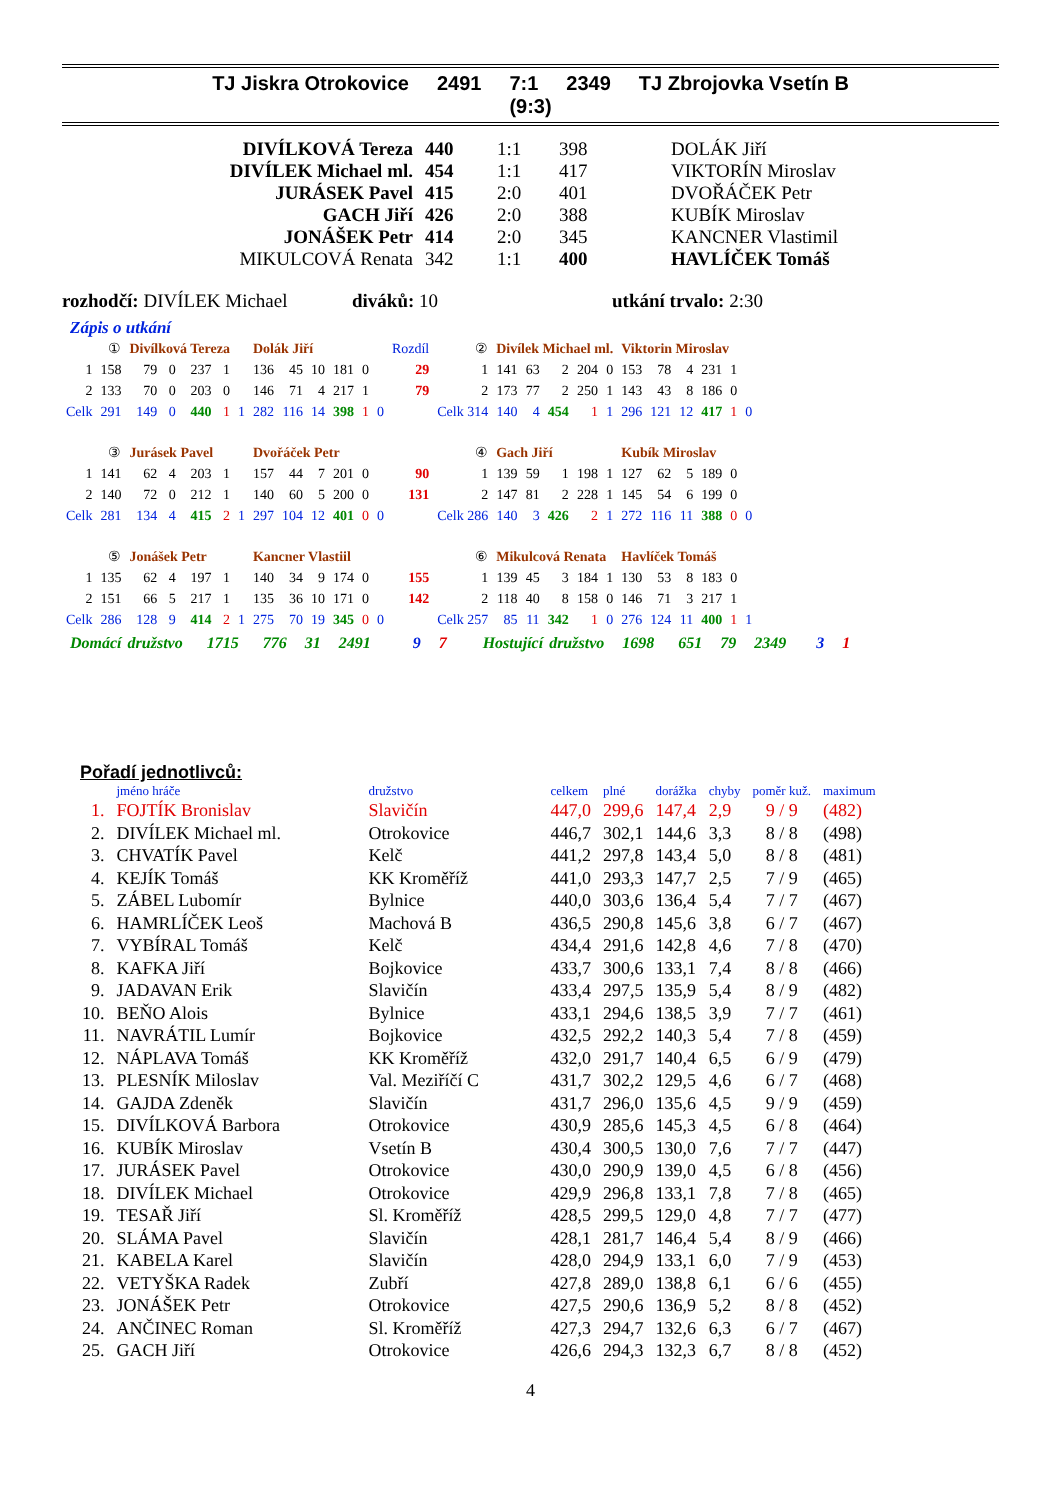TJ Jiskra Otrokovice 2491 7:1 2349 TJ Zbrojovka Vsetín B
(9:3)
| DIVÍLKOVÁ Tereza | 440 | 1:1 | 398 | DOLÁK Jiří |
| DIVÍLEK Michael ml. | 454 | 1:1 | 417 | VIKTORÍN Miroslav |
| JURÁSEK Pavel | 415 | 2:0 | 401 | DVOŘÁČEK Petr |
| GACH Jiří | 426 | 2:0 | 388 | KUBÍK Miroslav |
| JONÁŠEK Petr | 414 | 2:0 | 345 | KANCNER Vlastimil |
| MIKULCOVÁ Renata | 342 | 1:1 | 400 | HAVLÍČEK Tomáš |
rozhodčí: DIVÍLEK Michael diváků: 10 utkání trvalo: 2:30
Zápis o utkání
| | ① | Divílková Tereza | | | | | Dolák Jiří | | | | | | Rozdíl | ② | Divílek Michael ml. | | | | | Viktorin Miroslav | | | | | |
| 1 | 158 | 79 | 0 | 237 | 1 | | 136 | 45 | 10 | 181 | 0 | | 29 | 1 | 141 | 63 | 2 | 204 | 0 | 153 | 78 | 4 | 231 | 1 | |
| 2 | 133 | 70 | 0 | 203 | 0 | | 146 | 71 | 4 | 217 | 1 | | 79 | 2 | 173 | 77 | 2 | 250 | 1 | 143 | 43 | 8 | 186 | 0 | |
| Celk | 291 | 149 | 0 | 440 | 1 | 1 | 282 | 116 | 14 | 398 | 1 | 0 | | Celk 314 | 140 | 4 | 454 | 1 | 1 | 296 | 121 | 12 | 417 | 1 | 0 |
| | ③ | Jurásek Pavel | | | | | Dvořáček Petr | | | | | | | ④ | Gach Jiří | | | | | Kubík Miroslav | | | | | |
| 1 | 141 | 62 | 4 | 203 | 1 | | 157 | 44 | 7 | 201 | 0 | | 90 | 1 | 139 | 59 | 1 | 198 | 1 | 127 | 62 | 5 | 189 | 0 | |
| 2 | 140 | 72 | 0 | 212 | 1 | | 140 | 60 | 5 | 200 | 0 | | 131 | 2 | 147 | 81 | 2 | 228 | 1 | 145 | 54 | 6 | 199 | 0 | |
| Celk | 281 | 134 | 4 | 415 | 2 | 1 | 297 | 104 | 12 | 401 | 0 | 0 | | Celk 286 | 140 | 3 | 426 | 2 | 1 | 272 | 116 | 11 | 388 | 0 | 0 |
| | ⑤ | Jonášek Petr | | | | | Kancner Vlastiil | | | | | | | ⑥ | Mikulcová Renata | | | | | Havlíček Tomáš | | | | | |
| 1 | 135 | 62 | 4 | 197 | 1 | | 140 | 34 | 9 | 174 | 0 | | 155 | 1 | 139 | 45 | 3 | 184 | 1 | 130 | 53 | 8 | 183 | 0 | |
| 2 | 151 | 66 | 5 | 217 | 1 | | 135 | 36 | 10 | 171 | 0 | | 142 | 2 | 118 | 40 | 8 | 158 | 0 | 146 | 71 | 3 | 217 | 1 | |
| Celk | 286 | 128 | 9 | 414 | 2 | 1 | 275 | 70 | 19 | 345 | 0 | 0 | | Celk 257 | 85 | 11 | 342 | 1 | 0 | 276 | 124 | 11 | 400 | 1 | 1 |
Domácí družstvo 1715 776 31 2491 9 7 Hostující družstvo 1698 651 79 2349 3 1
Pořadí jednotlivců:
| | jméno hráče | družstvo | celkem | plné | dorážka | chyby | poměr kuž. | maximum |
| --- | --- | --- | --- | --- | --- | --- | --- | --- |
| 1. | FOJTÍK Bronislav | Slavičín | 447,0 | 299,6 | 147,4 | 2,9 | 9 / 9 | (482) |
| 2. | DIVÍLEK Michael ml. | Otrokovice | 446,7 | 302,1 | 144,6 | 3,3 | 8 / 8 | (498) |
| 3. | CHVATÍK Pavel | Kelč | 441,2 | 297,8 | 143,4 | 5,0 | 8 / 8 | (481) |
| 4. | KEJÍK Tomáš | KK Kroměříž | 441,0 | 293,3 | 147,7 | 2,5 | 7 / 9 | (465) |
| 5. | ZÁBEL Lubomír | Bylnice | 440,0 | 303,6 | 136,4 | 5,4 | 7 / 7 | (467) |
| 6. | HAMRLÍČEK Leoš | Machová B | 436,5 | 290,8 | 145,6 | 3,8 | 6 / 7 | (467) |
| 7. | VYBÍRAL Tomáš | Kelč | 434,4 | 291,6 | 142,8 | 4,6 | 7 / 8 | (470) |
| 8. | KAFKA Jiří | Bojkovice | 433,7 | 300,6 | 133,1 | 7,4 | 8 / 8 | (466) |
| 9. | JADAVAN Erik | Slavičín | 433,4 | 297,5 | 135,9 | 5,4 | 8 / 9 | (482) |
| 10. | BEŇO Alois | Bylnice | 433,1 | 294,6 | 138,5 | 3,9 | 7 / 7 | (461) |
| 11. | NAVRÁTIL Lumír | Bojkovice | 432,5 | 292,2 | 140,3 | 5,4 | 7 / 8 | (459) |
| 12. | NÁPLAVA Tomáš | KK Kroměříž | 432,0 | 291,7 | 140,4 | 6,5 | 6 / 9 | (479) |
| 13. | PLESNÍK Miloslav | Val. Meziříčí C | 431,7 | 302,2 | 129,5 | 4,6 | 6 / 7 | (468) |
| 14. | GAJDA Zdeněk | Slavičín | 431,7 | 296,0 | 135,6 | 4,5 | 9 / 9 | (459) |
| 15. | DIVÍLKOVÁ Barbora | Otrokovice | 430,9 | 285,6 | 145,3 | 4,5 | 6 / 8 | (464) |
| 16. | KUBÍK Miroslav | Vsetín B | 430,4 | 300,5 | 130,0 | 7,6 | 7 / 7 | (447) |
| 17. | JURÁSEK Pavel | Otrokovice | 430,0 | 290,9 | 139,0 | 4,5 | 6 / 8 | (456) |
| 18. | DIVÍLEK Michael | Otrokovice | 429,9 | 296,8 | 133,1 | 7,8 | 7 / 8 | (465) |
| 19. | TESAŘ Jiří | Sl. Kroměříž | 428,5 | 299,5 | 129,0 | 4,8 | 7 / 7 | (477) |
| 20. | SLÁMA Pavel | Slavičín | 428,1 | 281,7 | 146,4 | 5,4 | 8 / 9 | (466) |
| 21. | KABELA Karel | Slavičín | 428,0 | 294,9 | 133,1 | 6,0 | 7 / 9 | (453) |
| 22. | VETYŠKA Radek | Zubří | 427,8 | 289,0 | 138,8 | 6,1 | 6 / 6 | (455) |
| 23. | JONÁŠEK Petr | Otrokovice | 427,5 | 290,6 | 136,9 | 5,2 | 8 / 8 | (452) |
| 24. | ANČINEC Roman | Sl. Kroměříž | 427,3 | 294,7 | 132,6 | 6,3 | 6 / 7 | (467) |
| 25. | GACH Jiří | Otrokovice | 426,6 | 294,3 | 132,3 | 6,7 | 8 / 8 | (452) |
4